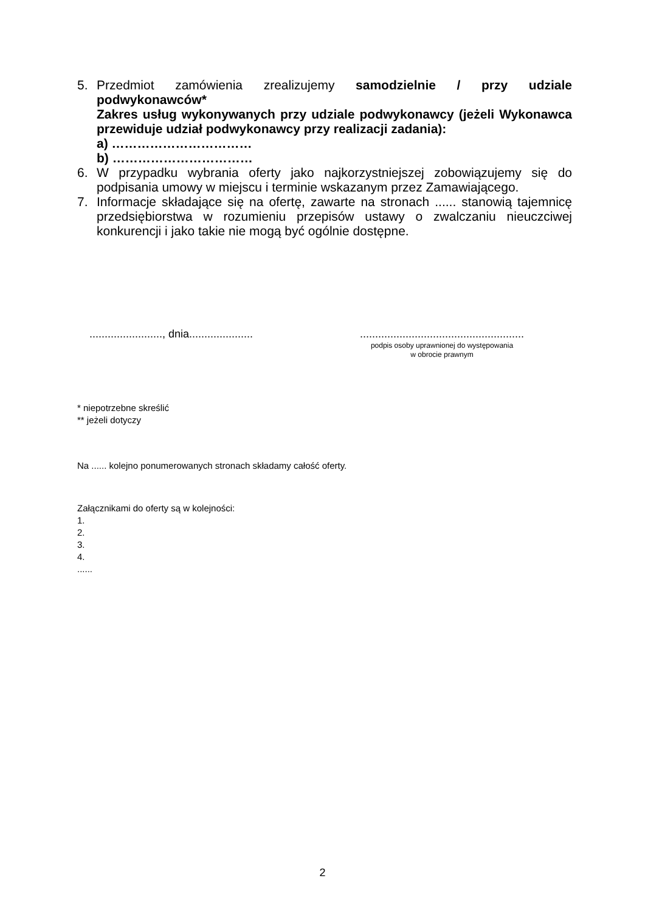5. Przedmiot zamówienia zrealizujemy samodzielnie / przy udziale podwykonawców*
Zakres usług wykonywanych przy udziale podwykonawcy (jeżeli Wykonawca przewiduje udział podwykonawcy przy realizacji zadania):
a) ……………………………
b) ……………………………
6. W przypadku wybrania oferty jako najkorzystniejszej zobowiązujemy się do podpisania umowy w miejscu i terminie wskazanym przez Zamawiającego.
7. Informacje składające się na ofertę, zawarte na stronach ...... stanowią tajemnicę przedsiębiorstwa w rozumieniu przepisów ustawy o zwalczaniu nieuczciwej konkurencji i jako takie nie mogą być ogólnie dostępne.
........................, dnia.....................
......................................................
podpis osoby uprawnionej do występowania
w obrocie prawnym
* niepotrzebne skreślić
** jeżeli dotyczy
Na ...... kolejno ponumerowanych stronach składamy całość oferty.
Załącznikami do oferty są w kolejności:
1.
2.
3.
4.
......
2